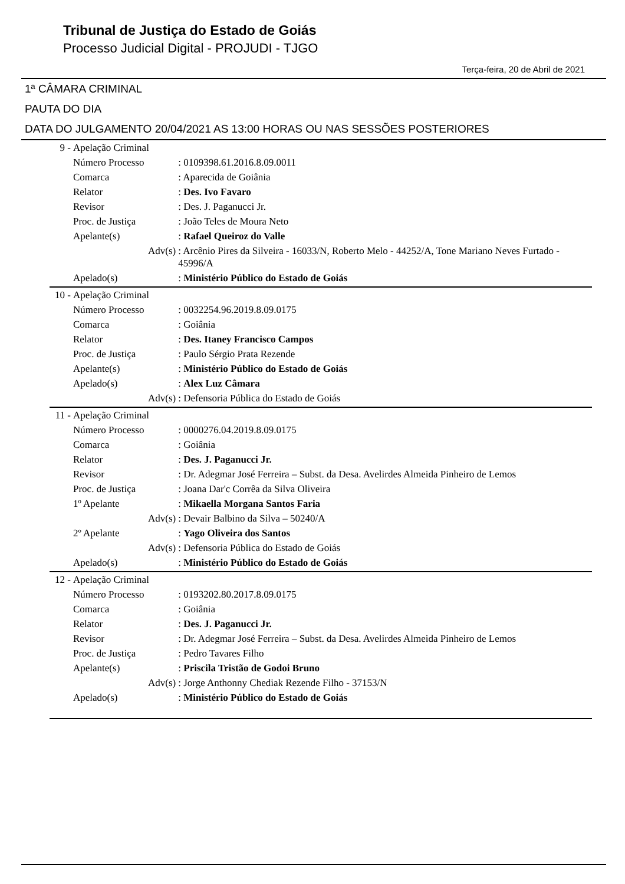Tribunal de Justiça do Estado de Goiás
Processo Judicial Digital - PROJUDI - TJGO
Terça-feira, 20 de Abril de 2021
1ª CÂMARA CRIMINAL
PAUTA DO DIA
DATA DO JULGAMENTO 20/04/2021 AS 13:00 HORAS OU NAS SESSÕES POSTERIORES
| 9 - | Apelação Criminal | | |
| | Número Processo | | : 0109398.61.2016.8.09.0011 |
| | Comarca | | : Aparecida de Goiânia |
| | Relator | | : Des. Ivo Favaro |
| | Revisor | | : Des. J. Paganucci Jr. |
| | Proc. de Justiça | | : João Teles de Moura Neto |
| | Apelante(s) | | : Rafael Queiroz do Valle |
| | | Adv(s) | : Arcênio Pires da Silveira - 16033/N, Roberto Melo - 44252/A, Tone Mariano Neves Furtado - 45996/A |
| | Apelado(s) | | : Ministério Público do Estado de Goiás |
| 10 - | Apelação Criminal | | |
| | Número Processo | | : 0032254.96.2019.8.09.0175 |
| | Comarca | | : Goiânia |
| | Relator | | : Des. Itaney Francisco Campos |
| | Proc. de Justiça | | : Paulo Sérgio Prata Rezende |
| | Apelante(s) | | : Ministério Público do Estado de Goiás |
| | Apelado(s) | | : Alex Luz Câmara |
| | | Adv(s) | : Defensoria Pública do Estado de Goiás |
| 11 - | Apelação Criminal | | |
| | Número Processo | | : 0000276.04.2019.8.09.0175 |
| | Comarca | | : Goiânia |
| | Relator | | : Des. J. Paganucci Jr. |
| | Revisor | | : Dr. Adegmar José Ferreira – Subst. da Desa. Avelirdes Almeida Pinheiro de Lemos |
| | Proc. de Justiça | | : Joana Dar'c Corrêa da Silva Oliveira |
| | 1º Apelante | | : Mikaella Morgana Santos Faria |
| | | Adv(s) | : Devair Balbino da Silva – 50240/A |
| | 2º Apelante | | : Yago Oliveira dos Santos |
| | | Adv(s) | : Defensoria Pública do Estado de Goiás |
| | Apelado(s) | | : Ministério Público do Estado de Goiás |
| 12 - | Apelação Criminal | | |
| | Número Processo | | : 0193202.80.2017.8.09.0175 |
| | Comarca | | : Goiânia |
| | Relator | | : Des. J. Paganucci Jr. |
| | Revisor | | : Dr. Adegmar José Ferreira – Subst. da Desa. Avelirdes Almeida Pinheiro de Lemos |
| | Proc. de Justiça | | : Pedro Tavares Filho |
| | Apelante(s) | | : Priscila Tristão de Godoi Bruno |
| | | Adv(s) | : Jorge Anthonny Chediak Rezende Filho - 37153/N |
| | Apelado(s) | | : Ministério Público do Estado de Goiás |